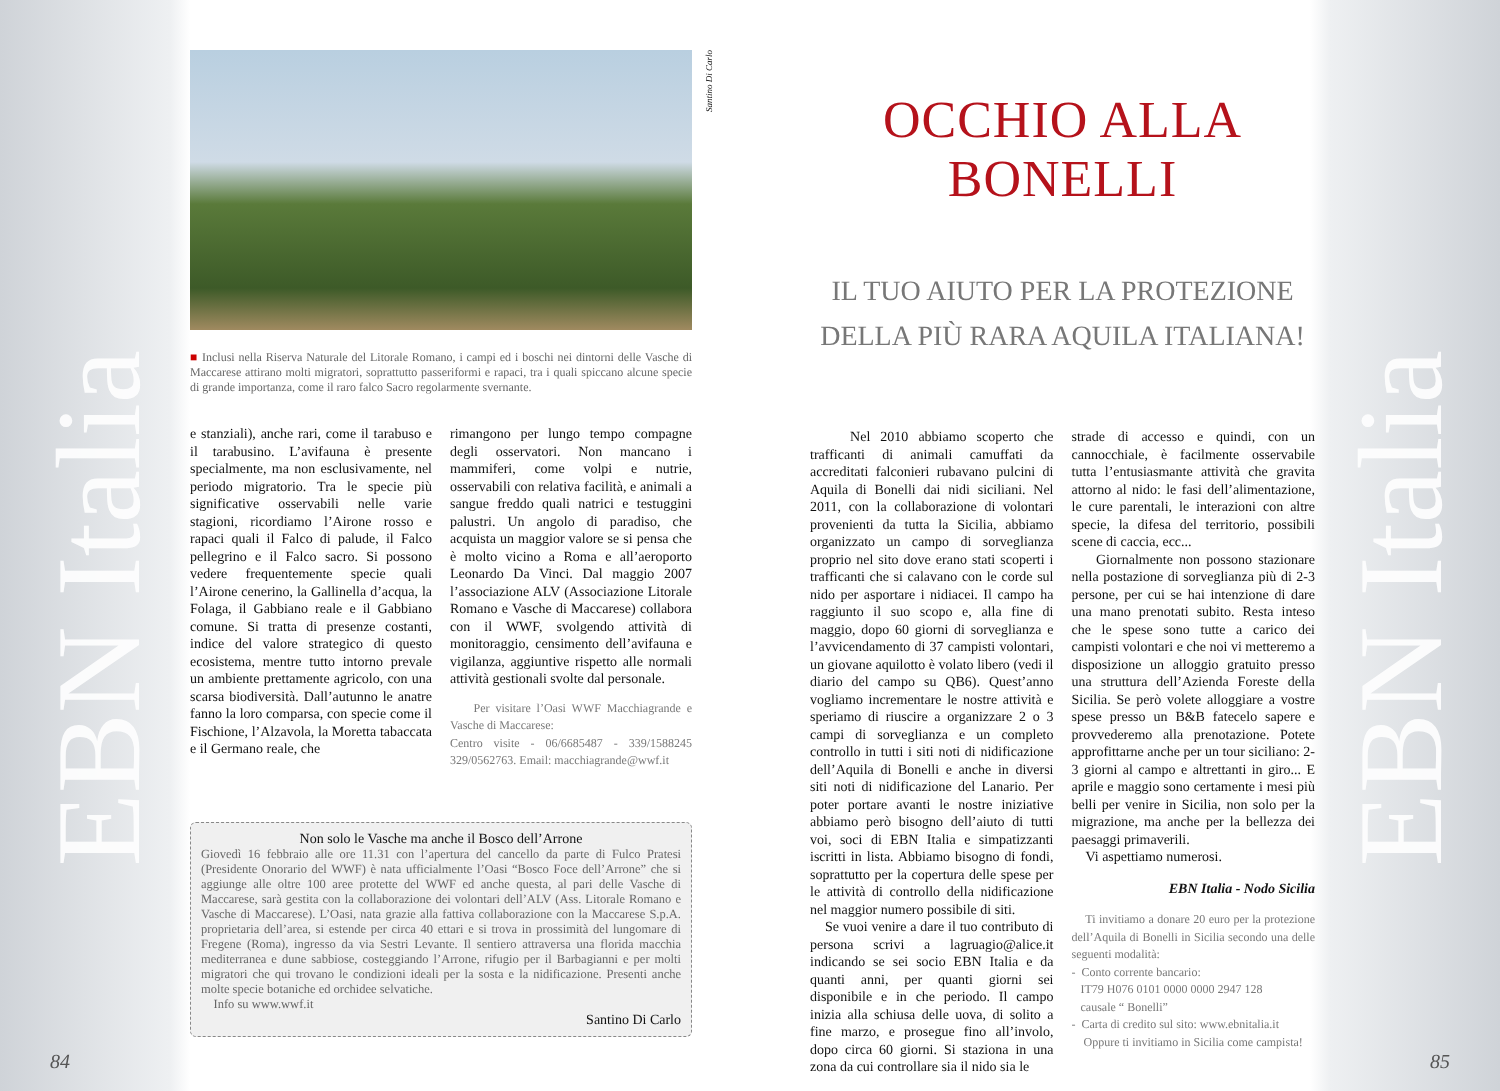EBN Italia
Santino Di Carlo
■ Inclusi nella Riserva Naturale del Litorale Romano, i campi ed i boschi nei dintorni delle Vasche di Maccarese attirano molti migratori, soprattutto passeriformi e rapaci, tra i quali spiccano alcune specie di grande importanza, come il raro falco Sacro regolarmente svernante.
e stanziali), anche rari, come il tarabuso e il tarabusino. L’avifauna è presente specialmente, ma non esclusivamente, nel periodo migratorio. Tra le specie più significative osservabili nelle varie stagioni, ricordiamo l’Airone rosso e rapaci quali il Falco di palude, il Falco pellegrino e il Falco sacro. Si possono vedere frequentemente specie quali l’Airone cenerino, la Gallinella d’acqua, la Folaga, il Gabbiano reale e il Gabbiano comune. Si tratta di presenze costanti, indice del valore strategico di questo ecosistema, mentre tutto intorno prevale un ambiente prettamente agricolo, con una scarsa biodiversità. Dall’autunno le anatre fanno la loro comparsa, con specie come il Fischione, l’Alzavola, la Moretta tabaccata e il Germano reale, che
rimangono per lungo tempo compagne degli osservatori. Non mancano i mammiferi, come volpi e nutrie, osservabili con relativa facilità, e animali a sangue freddo quali natrici e testuggini palustri. Un angolo di paradiso, che acquista un maggior valore se si pensa che è molto vicino a Roma e all’aeroporto Leonardo Da Vinci. Dal maggio 2007 l’associazione ALV (Associazione Litorale Romano e Vasche di Maccarese) collabora con il WWF, svolgendo attività di monitoraggio, censimento dell’avifauna e vigilanza, aggiuntive rispetto alle normali attività gestionali svolte dal personale.
Per visitare l’Oasi WWF Macchiagrande e Vasche di Maccarese:
Centro visite - 06/6685487 - 339/1588245 329/0562763. Email: macchiagrande@wwf.it
Non solo le Vasche ma anche il Bosco dell’Arrone
Giovedì 16 febbraio alle ore 11.31 con l’apertura del cancello da parte di Fulco Pratesi (Presidente Onorario del WWF) è nata ufficialmente l’Oasi “Bosco Foce dell’Arrone” che si aggiunge alle oltre 100 aree protette del WWF ed anche questa, al pari delle Vasche di Maccarese, sarà gestita con la collaborazione dei volontari dell’ALV (Ass. Litorale Romano e Vasche di Maccarese). L’Oasi, nata grazie alla fattiva collaborazione con la Maccarese S.p.A. proprietaria dell’area, si estende per circa 40 ettari e si trova in prossimità del lungomare di Fregene (Roma), ingresso da via Sestri Levante. Il sentiero attraversa una florida macchia mediterranea e dune sabbiose, costeggiando l’Arrone, rifugio per il Barbagianni e per molti migratori che qui trovano le condizioni ideali per la sosta e la nidificazione. Presenti anche molte specie botaniche ed orchidee selvatiche.
Info su www.wwf.it
Santino Di Carlo
84
EBN Italia
OCCHIO ALLA BONELLI
IL TUO AIUTO PER LA PROTEZIONE
DELLA PIÙ RARA AQUILA ITALIANA!
Nel 2010 abbiamo scoperto che trafficanti di animali camuffati da accreditati falconieri rubavano pulcini di Aquila di Bonelli dai nidi siciliani. Nel 2011, con la collaborazione di volontari provenienti da tutta la Sicilia, abbiamo organizzato un campo di sorveglianza proprio nel sito dove erano stati scoperti i trafficanti che si calavano con le corde sul nido per asportare i nidiacei. Il campo ha raggiunto il suo scopo e, alla fine di maggio, dopo 60 giorni di sorveglianza e l’avvicendamento di 37 campisti volontari, un giovane aquilotto è volato libero (vedi il diario del campo su QB6). Quest’anno vogliamo incrementare le nostre attività e speriamo di riuscire a organizzare 2 o 3 campi di sorveglianza e un completo controllo in tutti i siti noti di nidificazione dell’Aquila di Bonelli e anche in diversi siti noti di nidificazione del Lanario. Per poter portare avanti le nostre iniziative abbiamo però bisogno dell’aiuto di tutti voi, soci di EBN Italia e simpatizzanti iscritti in lista. Abbiamo bisogno di fondi, soprattutto per la copertura delle spese per le attività di controllo della nidificazione nel maggior numero possibile di siti.
Se vuoi venire a dare il tuo contributo di persona scrivi a lagruagio@alice.it indicando se sei socio EBN Italia e da quanti anni, per quanti giorni sei disponibile e in che periodo. Il campo inizia alla schiusa delle uova, di solito a fine marzo, e prosegue fino all’involo, dopo circa 60 giorni. Si staziona in una zona da cui controllare sia il nido sia le
strade di accesso e quindi, con un cannocchiale, è facilmente osservabile tutta l’entusiasmante attività che gravita attorno al nido: le fasi dell’alimentazione, le cure parentali, le interazioni con altre specie, la difesa del territorio, possibili scene di caccia, ecc...
Giornalmente non possono stazionare nella postazione di sorveglianza più di 2-3 persone, per cui se hai intenzione di dare una mano prenotati subito. Resta inteso che le spese sono tutte a carico dei campisti volontari e che noi vi metteremo a disposizione un alloggio gratuito presso una struttura dell’Azienda Foreste della Sicilia. Se però volete alloggiare a vostre spese presso un B&B fatecelo sapere e provvederemo alla prenotazione. Potete approfittarne anche per un tour siciliano: 2-3 giorni al campo e altrettanti in giro... E aprile e maggio sono certamente i mesi più belli per venire in Sicilia, non solo per la migrazione, ma anche per la bellezza dei paesaggi primaverili.
Vi aspettiamo numerosi.
EBN Italia - Nodo Sicilia
Ti invitiamo a donare 20 euro per la protezione dell’Aquila di Bonelli in Sicilia secondo una delle seguenti modalità:
- Conto corrente bancario:
IT79 H076 0101 0000 0000 2947 128
causale “ Bonelli”
- Carta di credito sul sito: www.ebnitalia.it
Oppure ti invitiamo in Sicilia come campista!
85